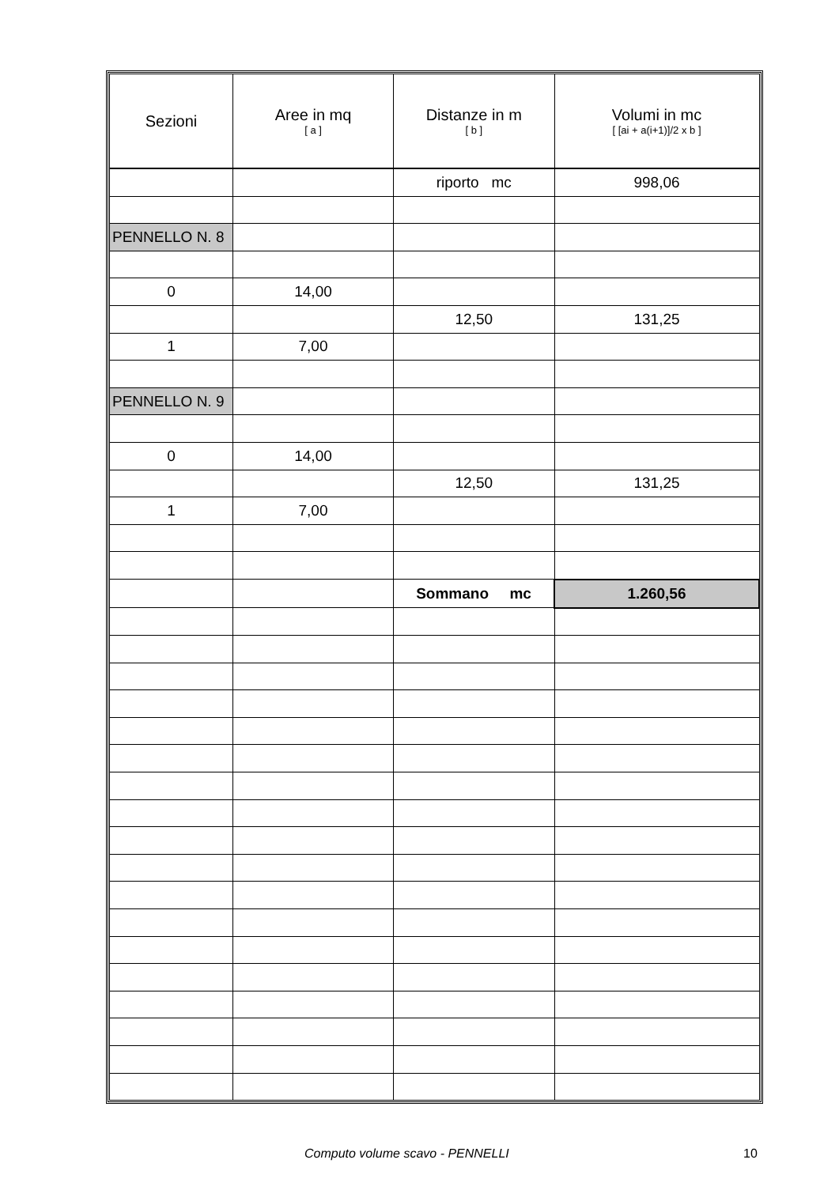| Sezioni | Aree in mq [ a ] | Distanze in m [ b ] | Volumi in mc [ [ai + a(i+1)]/2 x b ] |
| --- | --- | --- | --- |
| | | riporto mc | 998,06 |
| PENNELLO N. 8 | | | |
| 0 | 14,00 | | |
| | | 12,50 | 131,25 |
| 1 | 7,00 | | |
| PENNELLO N. 9 | | | |
| 0 | 14,00 | | |
| | | 12,50 | 131,25 |
| 1 | 7,00 | | |
| | | Sommano mc | 1.260,56 |
Computo volume scavo - PENNELLI 10